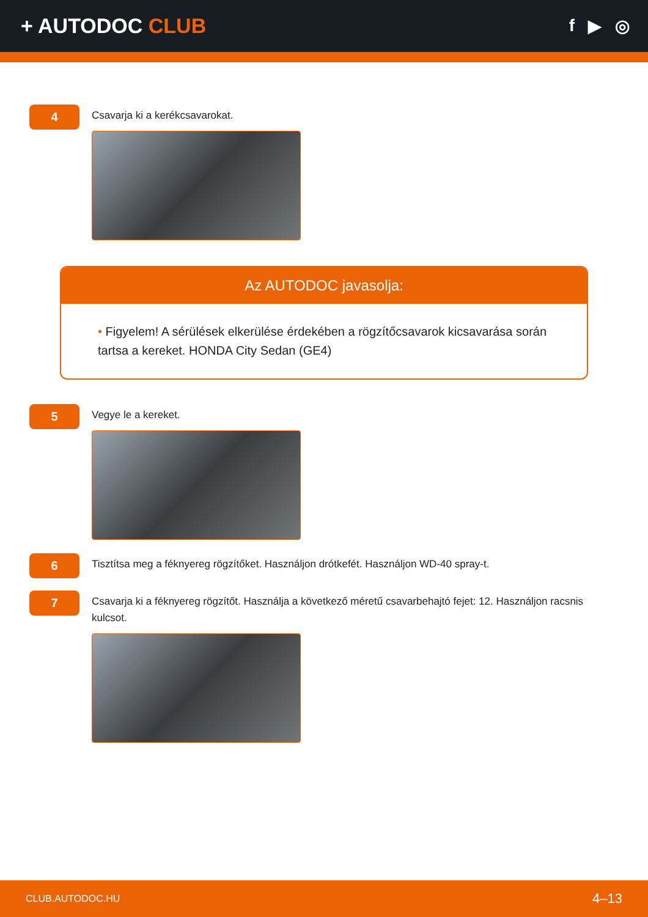+ AUTODOC CLUB
f ▶ ◎
4
Csavarja ki a kerékcsavarokat.
Az AUTODOC javasolja:
• Figyelem! A sérülések elkerülése érdekében a rögzítőcsavarok kicsavarása során tartsa a kereket. HONDA City Sedan (GE4)
5
Vegye le a kereket.
6
Tisztítsa meg a féknyereg rögzítőket. Használjon drótkefét. Használjon WD-40 spray-t.
7
Csavarja ki a féknyereg rögzítőt. Használja a következő méretű csavarbehajtó fejet: 12. Használjon racsnis kulcsot.
CLUB.AUTODOC.HU 4–13